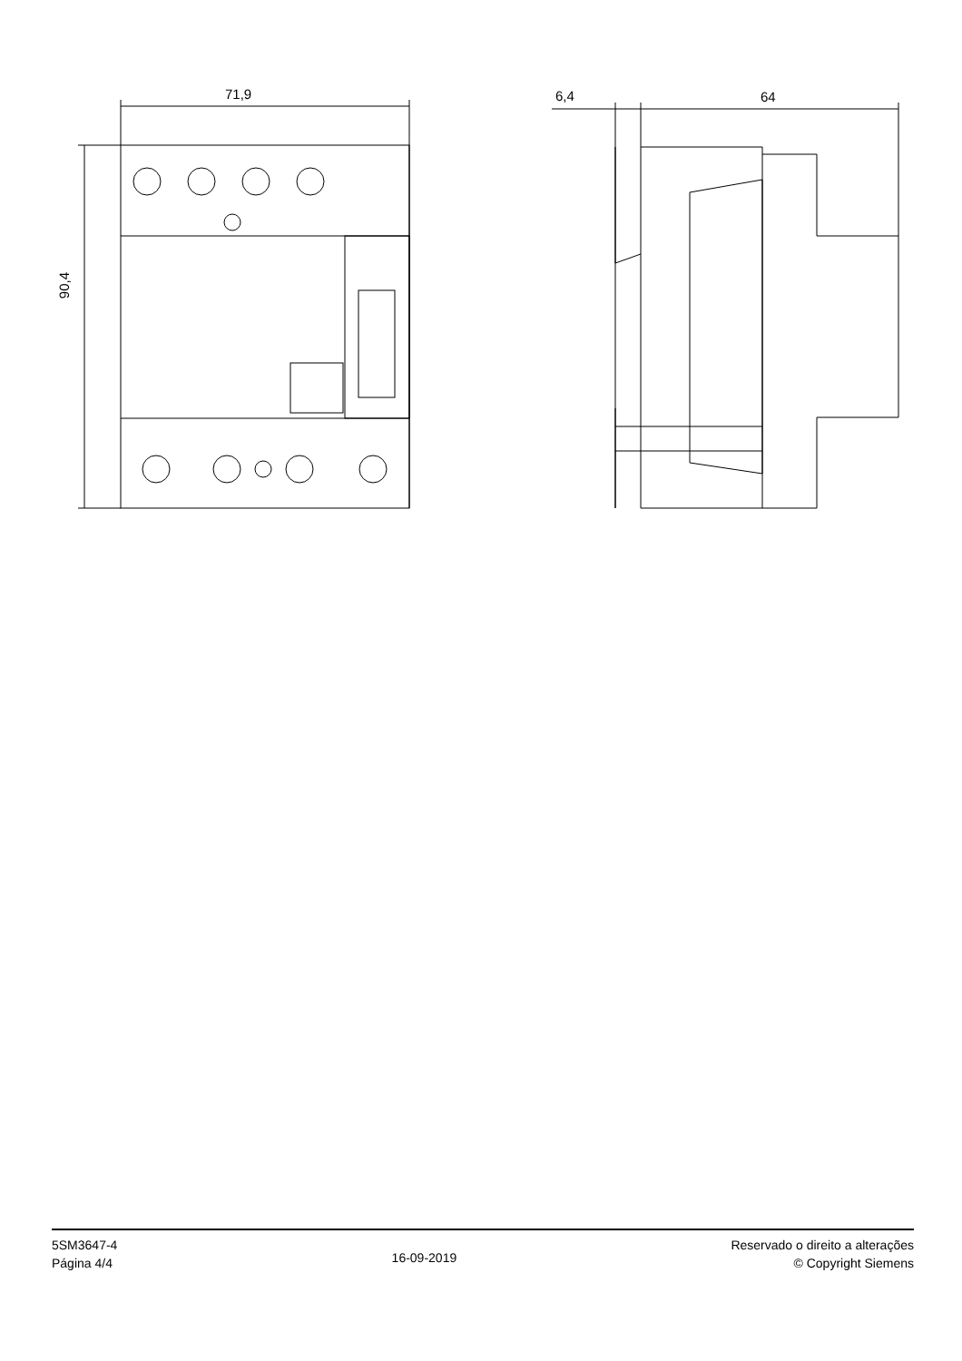71,9 6,4 64
90,4
5SM3647-4
Página 4/4
16-09-2019
Reservado o direito a alterações
© Copyright Siemens